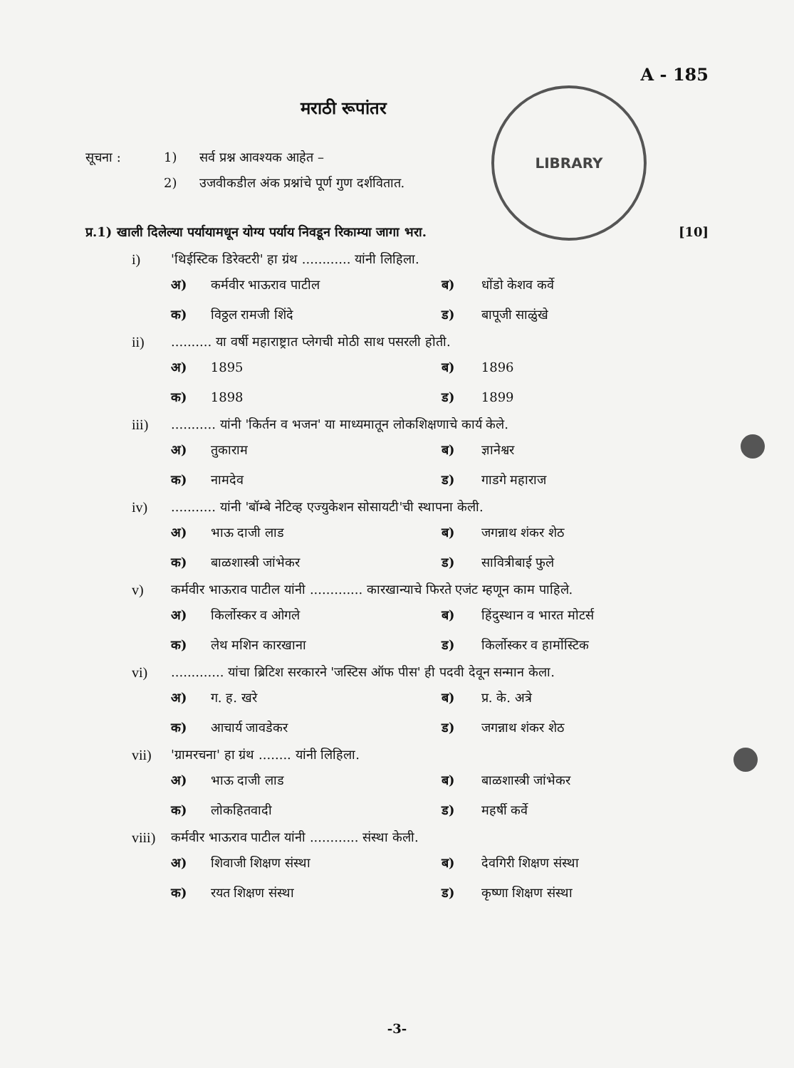LIBRARY
A - 185
मराठी रूपांतर
सूचना : 1) सर्व प्रश्न आवश्यक आहेत –
2) उजवीकडील अंक प्रश्नांचे पूर्ण गुण दर्शवितात.
प्र.1) खाली दिलेल्या पर्यायामधून योग्य पर्याय निवडून रिकाम्या जागा भरा.
[10]
i) 'थिईस्टिक डिरेक्टरी' हा ग्रंथ ............ यांनी लिहिला.
अ) कर्मवीर भाऊराव पाटील
ब) धोंडो केशव कर्वे
क) विठ्ठल रामजी शिंदे
ड) बापूजी साळुंखे
ii) .......... या वर्षी महाराष्ट्रात प्लेगची मोठी साथ पसरली होती.
अ) 1895
ब) 1896
क) 1898
ड) 1899
iii) ........... यांनी 'किर्तन व भजन' या माध्यमातून लोकशिक्षणाचे कार्य केले.
अ) तुकाराम
ब) ज्ञानेश्वर
क) नामदेव
ड) गाडगे महाराज
iv) ........... यांनी 'बॉम्बे नेटिव्ह एज्युकेशन सोसायटी'ची स्थापना केली.
अ) भाऊ दाजी लाड
ब) जगन्नाथ शंकर शेठ
क) बाळशास्त्री जांभेकर
ड) सावित्रीबाई फुले
v) कर्मवीर भाऊराव पाटील यांनी ............. कारखान्याचे फिरते एजंट म्हणून काम पाहिले.
अ) किर्लोस्कर व ओगले
ब) हिंदुस्थान व भारत मोटर्स
क) लेथ मशिन कारखाना
ड) किर्लोस्कर व हार्मोस्टिक
vi) ............. यांचा ब्रिटिश सरकारने 'जस्टिस ऑफ पीस' ही पदवी देवून सन्मान केला.
अ) ग. ह. खरे
ब) प्र. के. अत्रे
क) आचार्य जावडेकर
ड) जगन्नाथ शंकर शेठ
vii) 'ग्रामरचना' हा ग्रंथ ........ यांनी लिहिला.
अ) भाऊ दाजी लाड
ब) बाळशास्त्री जांभेकर
क) लोकहितवादी
ड) महर्षी कर्वे
viii)
कर्मवीर भाऊराव पाटील यांनी ............ संस्था केली.
अ) शिवाजी शिक्षण संस्था
ब) देवगिरी शिक्षण संस्था
क) रयत शिक्षण संस्था
ड) कृष्णा शिक्षण संस्था
-3-